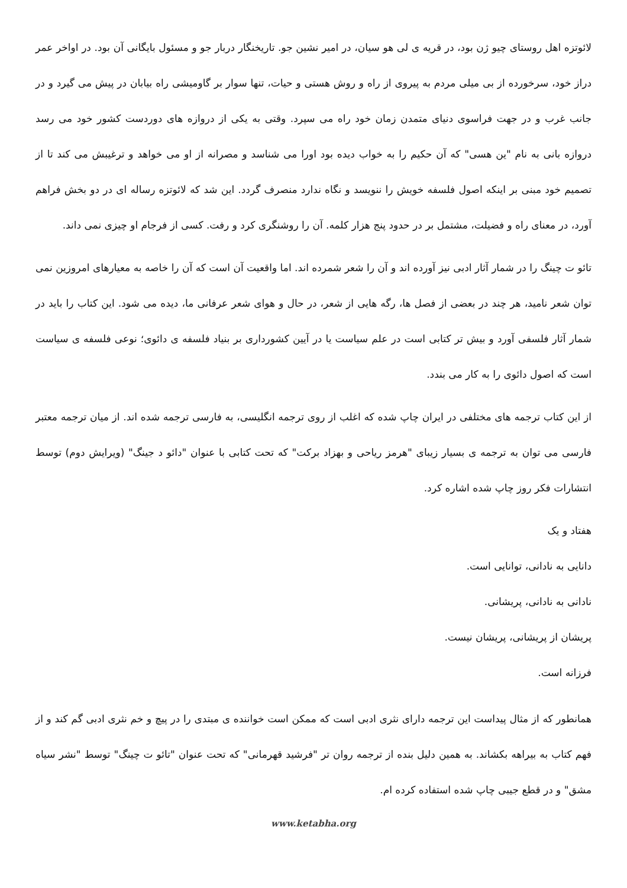لائوتزه اهل روستای چیو ژن بود، در قریه ی لی هو سیان، در امیر نشین جو. تاریخنگار دربار جو و مسئول بایگانی آن بود. در اواخر عمر دراز خود، سرخورده از بی میلی مردم به پیروی از راه و روش هستی و حیات، تنها سوار بر گاومیشی راه بیابان در پیش می گیرد و در جانب غرب و در جهت فراسوی دنیای متمدن زمان خود راه می سپرد. وقتی به یکی از دروازه های دوردست کشور خود می رسد دروازه بانی به نام "ین هسی" که آن حکیم را به خواب دیده بود اورا می شناسد و مصرانه از او می خواهد و ترغیبش می کند تا از تصمیم خود مبنی بر اینکه اصول فلسفه خویش را ننویسد و نگاه ندارد منصرف گردد. این شد که لائوتزه رساله ای در دو بخش فراهم آورد، در معنای راه و فضیلت، مشتمل بر در حدود پنج هزار کلمه. آن را روشنگری کرد و رفت. کسی از فرجام او چیزی نمی داند.
تائو ت چینگ را در شمار آثار ادبی نیز آورده اند و آن را شعر شمرده اند. اما واقعیت آن است که آن را خاصه به معیارهای امروزین نمی توان شعر نامید، هر چند در بعضی از فصل ها، رگه هایی از شعر، در حال و هوای شعر عرفانی ما، دیده می شود. این کتاب را باید در شمار آثار فلسفی آورد و بیش تر کتابی است در علم سیاست یا در آیین کشورداری بر بنیاد فلسفه ی دائوی؛ نوعی فلسفه ی سیاست است که اصول دائوی را به کار می بندد.
از این کتاب ترجمه های مختلفی در ایران چاپ شده که اغلب از روی ترجمه انگلیسی، به فارسی ترجمه شده اند. از میان ترجمه معتبر فارسی می توان به ترجمه ی بسیار زیبای "هرمز ریاحی و بهزاد برکت" که تحت کتابی با عنوان "دائو د جینگ" (ویرایش دوم) توسط انتشارات فکر روز چاپ شده اشاره کرد.
هفتاد و یک
دانایی به نادانی، توانایی است.
نادانی به نادانی، پریشانی.
پریشان از پریشانی، پریشان نیست.
فرزانه است.
همانطور که از مثال پیداست این ترجمه دارای نثری ادبی است که ممکن است خواننده ی مبتدی را در پیچ و خم نثری ادبی گم کند و از فهم کتاب به بیراهه بکشاند. به همین دلیل بنده از ترجمه روان تر "فرشید قهرمانی" که تحت عنوان "تائو ت چینگ" توسط "نشر سیاه مشق" و در قطع جیبی چاپ شده استفاده کرده ام.
www.ketabha.org